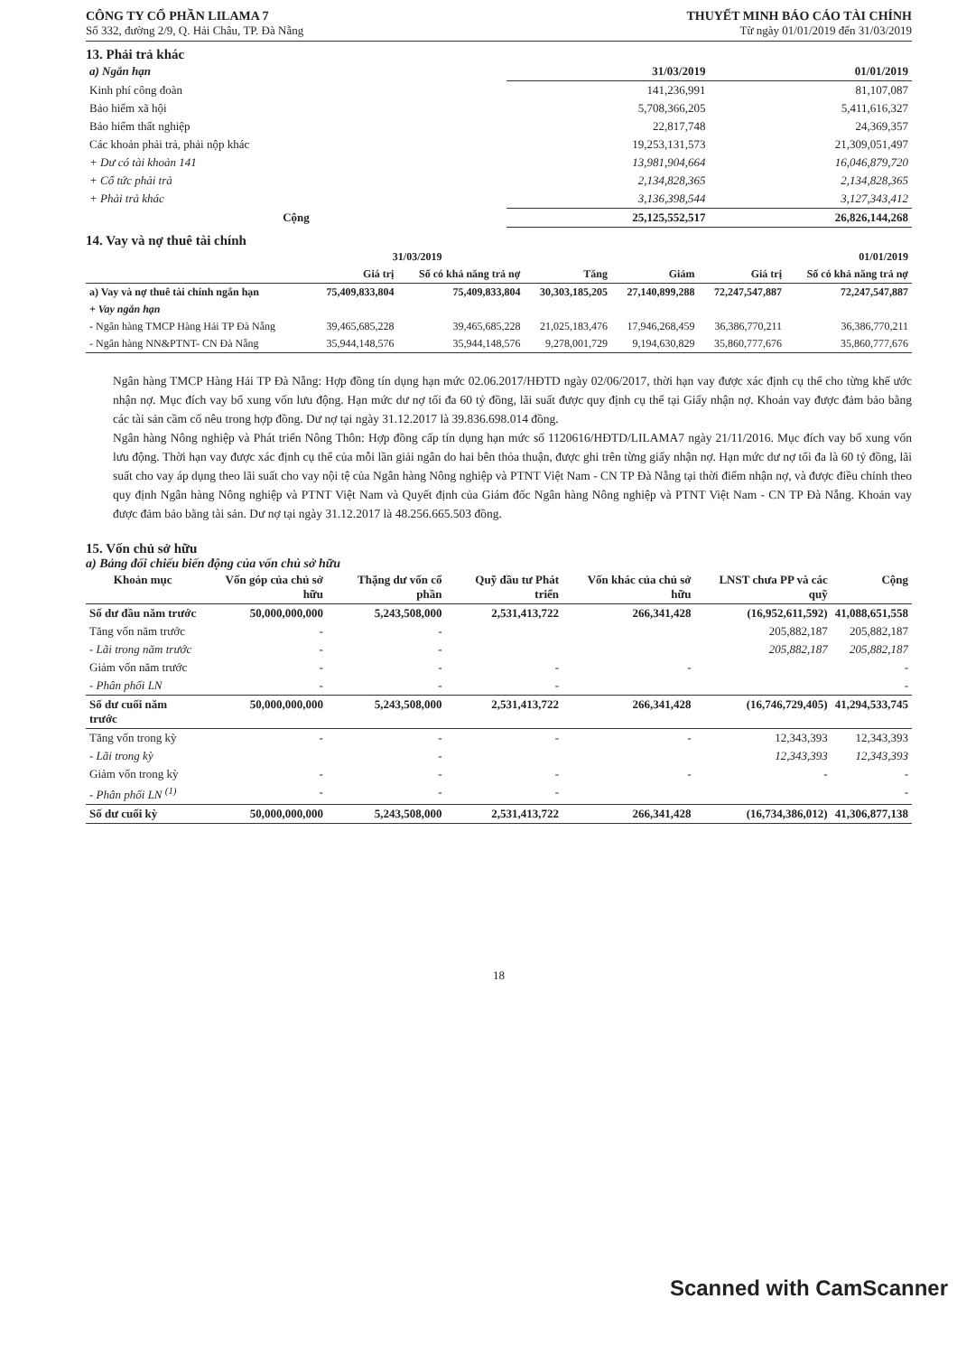CÔNG TY CỔ PHẦN LILAMA 7
Số 332, đường 2/9, Q. Hải Châu, TP. Đà Nẵng
THUYẾT MINH BÁO CÁO TÀI CHÍNH
Từ ngày 01/01/2019 đến 31/03/2019
13. Phải trả khác
| a) Ngắn hạn | 31/03/2019 | 01/01/2019 |
| --- | --- | --- |
| Kinh phí công đoàn | 141,236,991 | 81,107,087 |
| Bảo hiểm xã hội | 5,708,366,205 | 5,411,616,327 |
| Bảo hiểm thất nghiệp | 22,817,748 | 24,369,357 |
| Các khoản phải trả, phải nộp khác | 19,253,131,573 | 21,309,051,497 |
| + Dư có tài khoản 141 | 13,981,904,664 | 16,046,879,720 |
| + Cổ tức phải trả | 2,134,828,365 | 2,134,828,365 |
| + Phải trả khác | 3,136,398,544 | 3,127,343,412 |
| Cộng | 25,125,552,517 | 26,826,144,268 |
14. Vay và nợ thuê tài chính
| | 31/03/2019 | | | | 01/01/2019 | |
| --- | --- | --- | --- | --- | --- | --- |
| | Giá trị | Số có khả năng trả nợ | Tăng | Giảm | Giá trị | Số có khả năng trả nợ |
| a) Vay và nợ thuê tài chính ngắn hạn | 75,409,833,804 | 75,409,833,804 | 30,303,185,205 | 27,140,899,288 | 72,247,547,887 | 72,247,547,887 |
| + Vay ngắn hạn | | | | | | |
| - Ngân hàng TMCP Hàng Hải TP Đà Nẵng | 39,465,685,228 | 39,465,685,228 | 21,025,183,476 | 17,946,268,459 | 36,386,770,211 | 36,386,770,211 |
| - Ngân hàng NN&PTNT- CN Đà Nẵng | 35,944,148,576 | 35,944,148,576 | 9,278,001,729 | 9,194,630,829 | 35,860,777,676 | 35,860,777,676 |
Ngân hàng TMCP Hàng Hải TP Đà Nẵng: Hợp đồng tín dụng hạn mức 02.06.2017/HĐTD ngày 02/06/2017, thời hạn vay được xác định cụ thể cho từng khế ước nhận nợ. Mục đích vay bổ xung vốn lưu động. Hạn mức dư nợ tối đa 60 tỷ đồng, lãi suất được quy định cụ thể tại Giấy nhận nợ. Khoản vay được đảm bảo bằng các tài sản cầm cố nêu trong hợp đồng. Dư nợ tại ngày 31.12.2017 là 39.836.698.014 đồng.
Ngân hàng Nông nghiệp và Phát triển Nông Thôn: Hợp đồng cấp tín dụng hạn mức số 1120616/HĐTD/LILAMA7 ngày 21/11/2016. Mục đích vay bổ xung vốn lưu động. Thời hạn vay được xác định cụ thể của mỗi lần giải ngân do hai bên thỏa thuận, được ghi trên từng giấy nhận nợ. Hạn mức dư nợ tối đa là 60 tỷ đồng, lãi suất cho vay áp dụng theo lãi suất cho vay nội tệ của Ngân hàng Nông nghiệp và PTNT Việt Nam - CN TP Đà Nẵng tại thời điểm nhận nợ, và được điều chỉnh theo quy định Ngân hàng Nông nghiệp và PTNT Việt Nam và Quyết định của Giám đốc Ngân hàng Nông nghiệp và PTNT Việt Nam - CN TP Đà Nẵng. Khoản vay được đảm bảo bằng tài sản. Dư nợ tại ngày 31.12.2017 là 48.256.665.503 đồng.
15. Vốn chủ sở hữu
a) Bảng đối chiếu biến động của vốn chủ sở hữu
| Khoản mục | Vốn góp của chủ sở hữu | Thặng dư vốn cổ phần | Quỹ đầu tư Phát triển | Vốn khác của chủ sở hữu | LNST chưa PP và các quỹ | Cộng |
| --- | --- | --- | --- | --- | --- | --- |
| Số dư đầu năm trước | 50,000,000,000 | 5,243,508,000 | 2,531,413,722 | 266,341,428 | (16,952,611,592) | 41,088,651,558 |
| Tăng vốn năm trước | - | - | | | 205,882,187 | 205,882,187 |
| - Lãi trong năm trước | - | - | | | 205,882,187 | 205,882,187 |
| Giảm vốn năm trước | - | - | - | - | | - |
| - Phân phối LN | - | - | - | | | - |
| Số dư cuối năm trước | 50,000,000,000 | 5,243,508,000 | 2,531,413,722 | 266,341,428 | (16,746,729,405) | 41,294,533,745 |
| Tăng vốn trong kỳ | - | - | - | - | 12,343,393 | 12,343,393 |
| - Lãi trong kỳ | | - | | | 12,343,393 | 12,343,393 |
| Giảm vốn trong kỳ | - | - | - | - | - | - |
| - Phân phối LN <sup>(1)</sup> | - | - | - | | | - |
| Số dư cuối kỳ | 50,000,000,000 | 5,243,508,000 | 2,531,413,722 | 266,341,428 | (16,734,386,012) | 41,306,877,138 |
18
Scanned with CamScanner